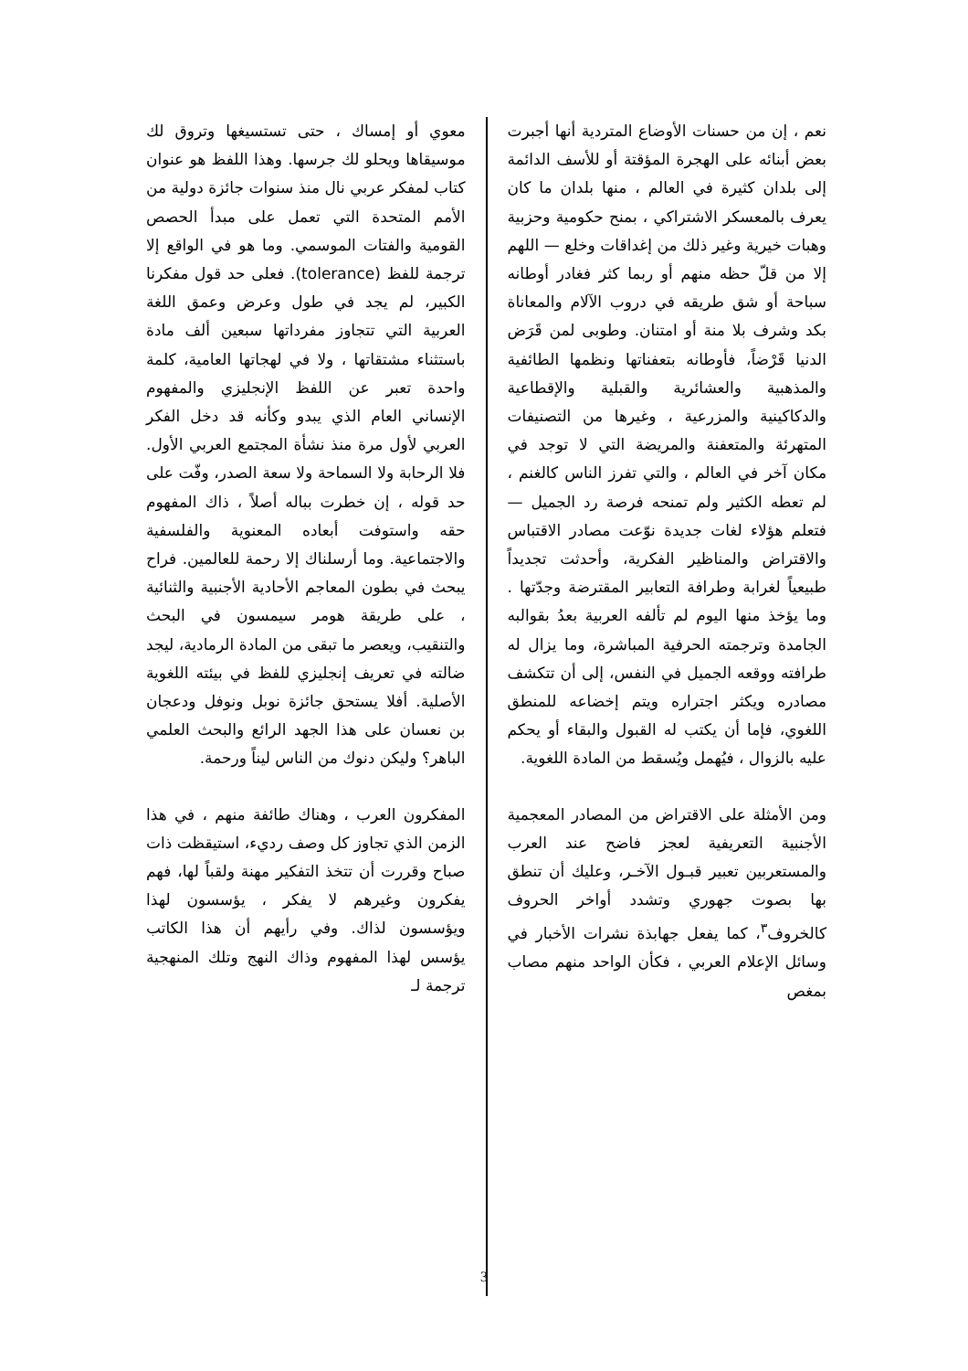نعم ، إن من حسنات الأوضاع المتردية أنها أجبرت بعض أبنائه على الهجرة المؤقتة أو للأسف الدائمة إلى بلدان كثيرة في العالم ، منها بلدان ما كان يعرف بالمعسكر الاشتراكي ، بمنح حكومية وحزبية وهبات خيرية وغير ذلك من إغداقات وخلع — اللهم إلا من قلّ حظه منهم أو ربما كثر فغادر أوطانه سباحة أو شق طريقه في دروب الآلام والمعاناة بكد وشرف بلا منة أو امتنان. وطوبى لمن قَرَض الدنيا قَرْضاً، فأوطانه بتعفناتها ونظمها الطائفية والمذهبية والعشائرية والقبلية والإقطاعية والدكاكينية والمزرعية ، وغيرها من التصنيفات المتهرئة والمتعفنة والمريضة التي لا توجد في مكان آخر في العالم ، والتي تفرز الناس كالغنم ، لم تعطه الكثير ولم تمنحه فرصة رد الجميل — فتعلم هؤلاء لغات جديدة نوّعت مصادر الاقتباس والاقتراض والمناظير الفكرية، وأحدثت تجديداً طبيعياً لغرابة وطرافة التعابير المقترضة وجدّتها . وما يؤخذ منها اليوم لم تألفه العربية بعدُ بقوالبه الجامدة وترجمته الحرفية المباشرة، وما يزال له طرافته ووقعه الجميل في النفس، إلى أن تتكشف مصادره ويكثر اجتراره ويتم إخضاعه للمنطق اللغوي، فإما أن يكتب له القبول والبقاء أو يحكم عليه بالزوال ، فيُهمل ويُسقط من المادة اللغوية.
ومن الأمثلة على الاقتراض من المصادر المعجمية الأجنبية التعريفية لعجز فاضح عند العرب والمستعربين تعبير قبـول الآخـر، وعليك أن تنطق بها بصوت جهوري وتشدد أواخر الحروف كالخروف<sup>٣</sup>، كما يفعل جهابذة نشرات الأخبار في وسائل الإعلام العربي ، فكأن الواحد منهم مصاب بمغص
معوي أو إمساك ، حتى تستسيغها وتروق لك موسيقاها ويحلو لك جرسها. وهذا اللفظ هو عنوان كتاب لمفكر عربي نال منذ سنوات جائزة دولية من الأمم المتحدة التي تعمل على مبدأ الحصص القومية والفتات الموسمي. وما هو في الواقع إلا ترجمة للفظ (tolerance). فعلى حد قول مفكرنا الكبير، لم يجد في طول وعرض وعمق اللغة العربية التي تتجاوز مفرداتها سبعين ألف مادة باستثناء مشتقاتها ، ولا في لهجاتها العامية، كلمة واحدة تعبر عن اللفظ الإنجليزي والمفهوم الإنساني العام الذي يبدو وكأنه قد دخل الفكر العربي لأول مرة منذ نشأة المجتمع العربي الأول. فلا الرحابة ولا السماحة ولا سعة الصدر، وفّت على حد قوله ، إن خطرت بباله أصلاً ، ذاك المفهوم حقه واستوفت أبعاده المعنوية والفلسفية والاجتماعية. وما أرسلناك إلا رحمة للعالمين. فراح يبحث في بطون المعاجم الأحادية الأجنبية والثنائية ، على طريقة هومر سيمسون في البحث والتنقيب، ويعصر ما تبقى من المادة الرمادية، ليجد ضالته في تعريف إنجليزي للفظ في بيئته اللغوية الأصلية. أفلا يستحق جائزة نوبل ونوفل ودعجان بن نعسان على هذا الجهد الرائع والبحث العلمي الباهر؟ وليكن دنوك من الناس ليناً ورحمة.
المفكرون العرب ، وهناك طائفة منهم ، في هذا الزمن الذي تجاوز كل وصف رديء، استيقظت ذات صباح وقررت أن تتخذ التفكير مهنة ولقباً لها، فهم يفكرون وغيرهم لا يفكر ، يؤسسون لهذا ويؤسسون لذاك. وفي رأيهم أن هذا الكاتب يؤسس لهذا المفهوم وذاك النهج وتلك المنهجية ترجمة لـ
3